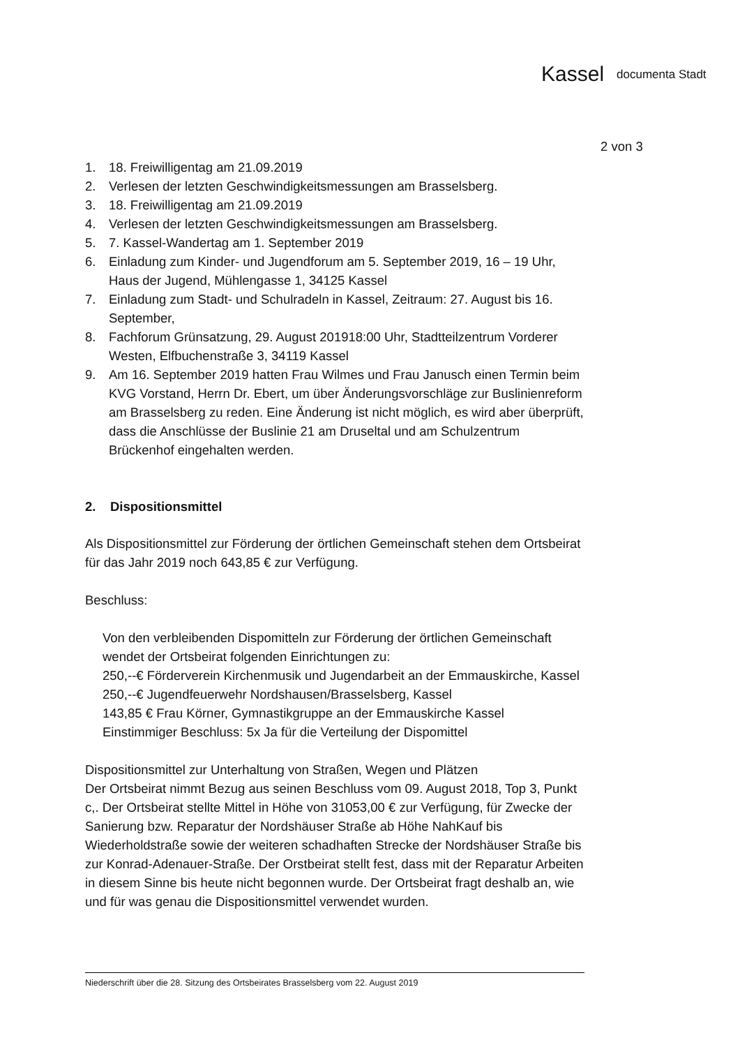Kassel documenta Stadt
2 von 3
1. 18. Freiwilligentag am 21.09.2019
2. Verlesen der letzten Geschwindigkeitsmessungen am Brasselsberg.
3. 18. Freiwilligentag am 21.09.2019
4. Verlesen der letzten Geschwindigkeitsmessungen am Brasselsberg.
5. 7. Kassel-Wandertag am 1. September 2019
6. Einladung zum Kinder- und Jugendforum am 5. September 2019, 16 – 19 Uhr, Haus der Jugend, Mühlengasse 1, 34125 Kassel
7. Einladung zum Stadt- und Schulradeln in Kassel, Zeitraum: 27. August bis 16. September,
8. Fachforum Grünsatzung, 29. August 201918:00 Uhr, Stadtteilzentrum Vorderer Westen, Elfbuchenstraße 3, 34119 Kassel
9. Am 16. September 2019 hatten Frau Wilmes und Frau Janusch einen Termin beim KVG Vorstand, Herrn Dr. Ebert, um über Änderungsvorschläge zur Buslinienreform am Brasselsberg zu reden. Eine Änderung ist nicht möglich, es wird aber überprüft, dass die Anschlüsse der Buslinie 21 am Druseltal und am Schulzentrum Brückenhof eingehalten werden.
2. Dispositionsmittel
Als Dispositionsmittel zur Förderung der örtlichen Gemeinschaft stehen dem Ortsbeirat für das Jahr 2019 noch 643,85 € zur Verfügung.
Beschluss:
Von den verbleibenden Dispomitteln zur Förderung der örtlichen Gemeinschaft wendet der Ortsbeirat folgenden Einrichtungen zu:
250,--€ Förderverein Kirchenmusik und Jugendarbeit an der Emmauskirche, Kassel
250,--€ Jugendfeuerwehr Nordshausen/Brasselsberg, Kassel
143,85 € Frau Körner, Gymnastikgruppe an der Emmauskirche Kassel
Einstimmiger Beschluss: 5x Ja für die Verteilung der Dispomittel
Dispositionsmittel zur Unterhaltung von Straßen, Wegen und Plätzen
Der Ortsbeirat nimmt Bezug aus seinen Beschluss vom 09. August 2018, Top 3, Punkt c,. Der Ortsbeirat stellte Mittel in Höhe von 31053,00 € zur Verfügung, für Zwecke der Sanierung bzw. Reparatur der Nordshäuser Straße ab Höhe NahKauf bis Wiederholdstraße sowie der weiteren schadhaften Strecke der Nordshäuser Straße bis zur Konrad-Adenauer-Straße. Der Orstbeirat stellt fest, dass mit der Reparatur Arbeiten in diesem Sinne bis heute nicht begonnen wurde. Der Ortsbeirat fragt deshalb an, wie und für was genau die Dispositionsmittel verwendet wurden.
Niederschrift über die 28. Sitzung des Ortsbeirates Brasselsberg vom 22. August 2019